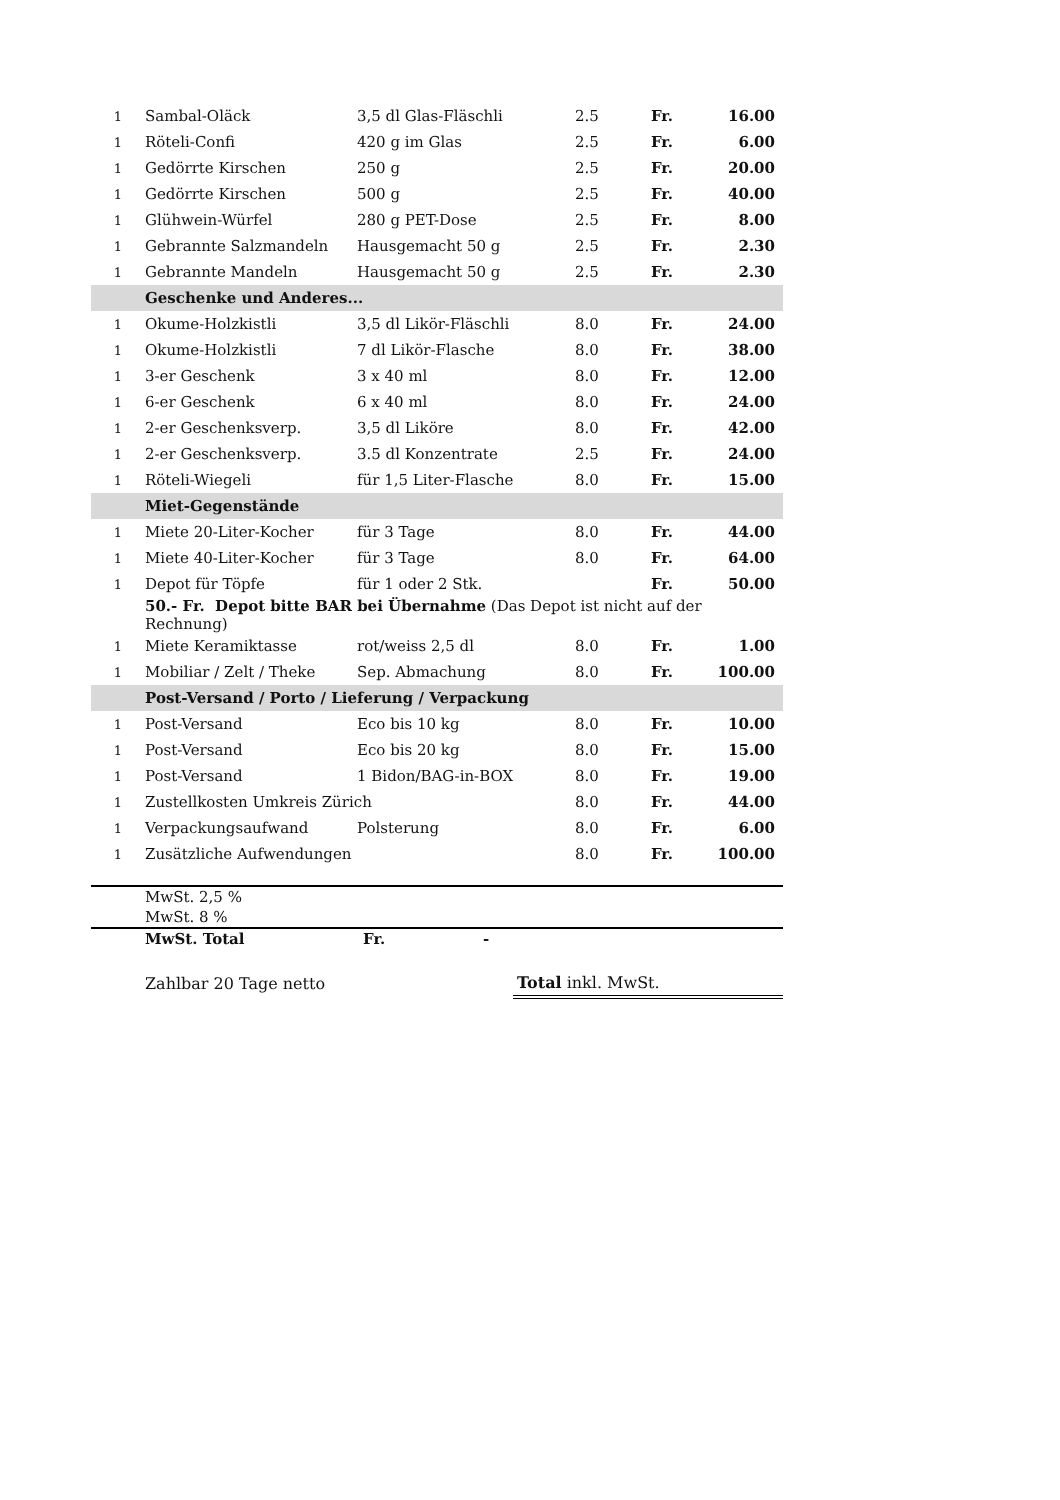| 1 | Sambal-Oläck | 3,5 dl Glas-Fläschli | 2.5 | Fr. | 16.00 |
| 1 | Röteli-Confi | 420 g im Glas | 2.5 | Fr. | 6.00 |
| 1 | Gedörrte Kirschen | 250 g | 2.5 | Fr. | 20.00 |
| 1 | Gedörrte Kirschen | 500 g | 2.5 | Fr. | 40.00 |
| 1 | Glühwein-Würfel | 280 g PET-Dose | 2.5 | Fr. | 8.00 |
| 1 | Gebrannte Salzmandeln | Hausgemacht 50 g | 2.5 | Fr. | 2.30 |
| 1 | Gebrannte Mandeln | Hausgemacht 50 g | 2.5 | Fr. | 2.30 |
| | Geschenke und Anderes... | | | | |
| 1 | Okume-Holzkistli | 3,5 dl Likör-Fläschli | 8.0 | Fr. | 24.00 |
| 1 | Okume-Holzkistli | 7 dl Likör-Flasche | 8.0 | Fr. | 38.00 |
| 1 | 3-er Geschenk | 3 x 40 ml | 8.0 | Fr. | 12.00 |
| 1 | 6-er Geschenk | 6 x 40 ml | 8.0 | Fr. | 24.00 |
| 1 | 2-er Geschenksverp. | 3,5 dl Liköre | 8.0 | Fr. | 42.00 |
| 1 | 2-er Geschenksverp. | 3.5 dl Konzentrate | 2.5 | Fr. | 24.00 |
| 1 | Röteli-Wiegeli | für 1,5 Liter-Flasche | 8.0 | Fr. | 15.00 |
| | Miet-Gegenstände | | | | |
| 1 | Miete 20-Liter-Kocher | für 3 Tage | 8.0 | Fr. | 44.00 |
| 1 | Miete 40-Liter-Kocher | für 3 Tage | 8.0 | Fr. | 64.00 |
| 1 | Depot für Töpfe | für 1 oder 2 Stk. | | Fr. | 50.00 |
| | 50.- Fr. Depot bitte BAR bei Übernahme (Das Depot ist nicht auf der Rechnung) | | | | |
| 1 | Miete Keramiktasse | rot/weiss 2,5 dl | 8.0 | Fr. | 1.00 |
| 1 | Mobiliar / Zelt / Theke | Sep. Abmachung | 8.0 | Fr. | 100.00 |
| | Post-Versand / Porto / Lieferung / Verpackung | | | | |
| 1 | Post-Versand | Eco bis 10 kg | 8.0 | Fr. | 10.00 |
| 1 | Post-Versand | Eco bis 20 kg | 8.0 | Fr. | 15.00 |
| 1 | Post-Versand | 1 Bidon/BAG-in-BOX | 8.0 | Fr. | 19.00 |
| 1 | Zustellkosten Umkreis Zürich | | 8.0 | Fr. | 44.00 |
| 1 | Verpackungsaufwand | Polsterung | 8.0 | Fr. | 6.00 |
| 1 | Zusätzliche Aufwendungen | | 8.0 | Fr. | 100.00 |
| | MwSt. 2,5 % | | | |
| | MwSt. 8 % | | | |
| | MwSt. Total | Fr. | - | |
| | Zahlbar 20 Tage netto | Total inkl. MwSt. |